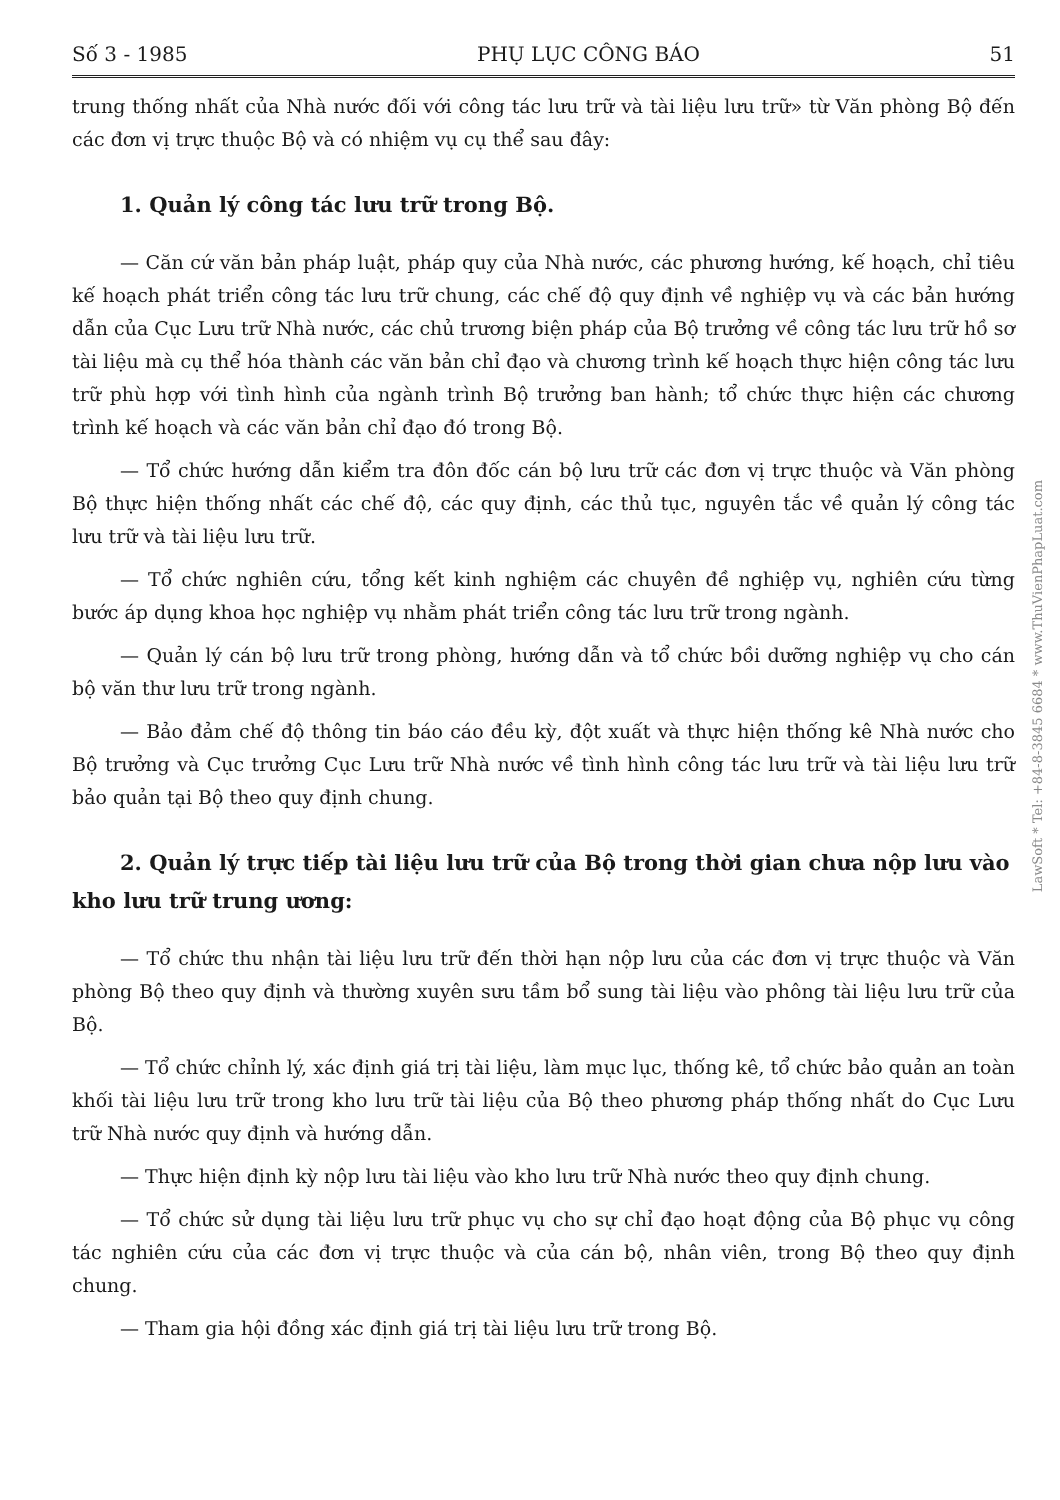Số 3 - 1985 PHỤ LỤC CÔNG BÁO 51
trung thống nhất của Nhà nước đối với công tác lưu trữ và tài liệu lưu trữ» từ Văn phòng Bộ đến các đơn vị trực thuộc Bộ và có nhiệm vụ cụ thể sau đây:
1. Quản lý công tác lưu trữ trong Bộ.
— Căn cứ văn bản pháp luật, pháp quy của Nhà nước, các phương hướng, kế hoạch, chỉ tiêu kế hoạch phát triển công tác lưu trữ chung, các chế độ quy định về nghiệp vụ và các bản hướng dẫn của Cục Lưu trữ Nhà nước, các chủ trương biện pháp của Bộ trưởng về công tác lưu trữ hồ sơ tài liệu mà cụ thể hóa thành các văn bản chỉ đạo và chương trình kế hoạch thực hiện công tác lưu trữ phù hợp với tình hình của ngành trình Bộ trưởng ban hành; tổ chức thực hiện các chương trình kế hoạch và các văn bản chỉ đạo đó trong Bộ.
— Tổ chức hướng dẫn kiểm tra đôn đốc cán bộ lưu trữ các đơn vị trực thuộc và Văn phòng Bộ thực hiện thống nhất các chế độ, các quy định, các thủ tục, nguyên tắc về quản lý công tác lưu trữ và tài liệu lưu trữ.
— Tổ chức nghiên cứu, tổng kết kinh nghiệm các chuyên đề nghiệp vụ, nghiên cứu từng bước áp dụng khoa học nghiệp vụ nhằm phát triển công tác lưu trữ trong ngành.
— Quản lý cán bộ lưu trữ trong phòng, hướng dẫn và tổ chức bồi dưỡng nghiệp vụ cho cán bộ văn thư lưu trữ trong ngành.
— Bảo đảm chế độ thông tin báo cáo đều kỳ, đột xuất và thực hiện thống kê Nhà nước cho Bộ trưởng và Cục trưởng Cục Lưu trữ Nhà nước về tình hình công tác lưu trữ và tài liệu lưu trữ bảo quản tại Bộ theo quy định chung.
2. Quản lý trực tiếp tài liệu lưu trữ của Bộ trong thời gian chưa nộp lưu vào kho lưu trữ trung ương:
— Tổ chức thu nhận tài liệu lưu trữ đến thời hạn nộp lưu của các đơn vị trực thuộc và Văn phòng Bộ theo quy định và thường xuyên sưu tầm bổ sung tài liệu vào phông tài liệu lưu trữ của Bộ.
— Tổ chức chỉnh lý, xác định giá trị tài liệu, làm mục lục, thống kê, tổ chức bảo quản an toàn khối tài liệu lưu trữ trong kho lưu trữ tài liệu của Bộ theo phương pháp thống nhất do Cục Lưu trữ Nhà nước quy định và hướng dẫn.
— Thực hiện định kỳ nộp lưu tài liệu vào kho lưu trữ Nhà nước theo quy định chung.
— Tổ chức sử dụng tài liệu lưu trữ phục vụ cho sự chỉ đạo hoạt động của Bộ phục vụ công tác nghiên cứu của các đơn vị trực thuộc và của cán bộ, nhân viên, trong Bộ theo quy định chung.
— Tham gia hội đồng xác định giá trị tài liệu lưu trữ trong Bộ.
LawSoft * Tel: +84-8-3845 6684 * www.ThuVienPhapLuat.com